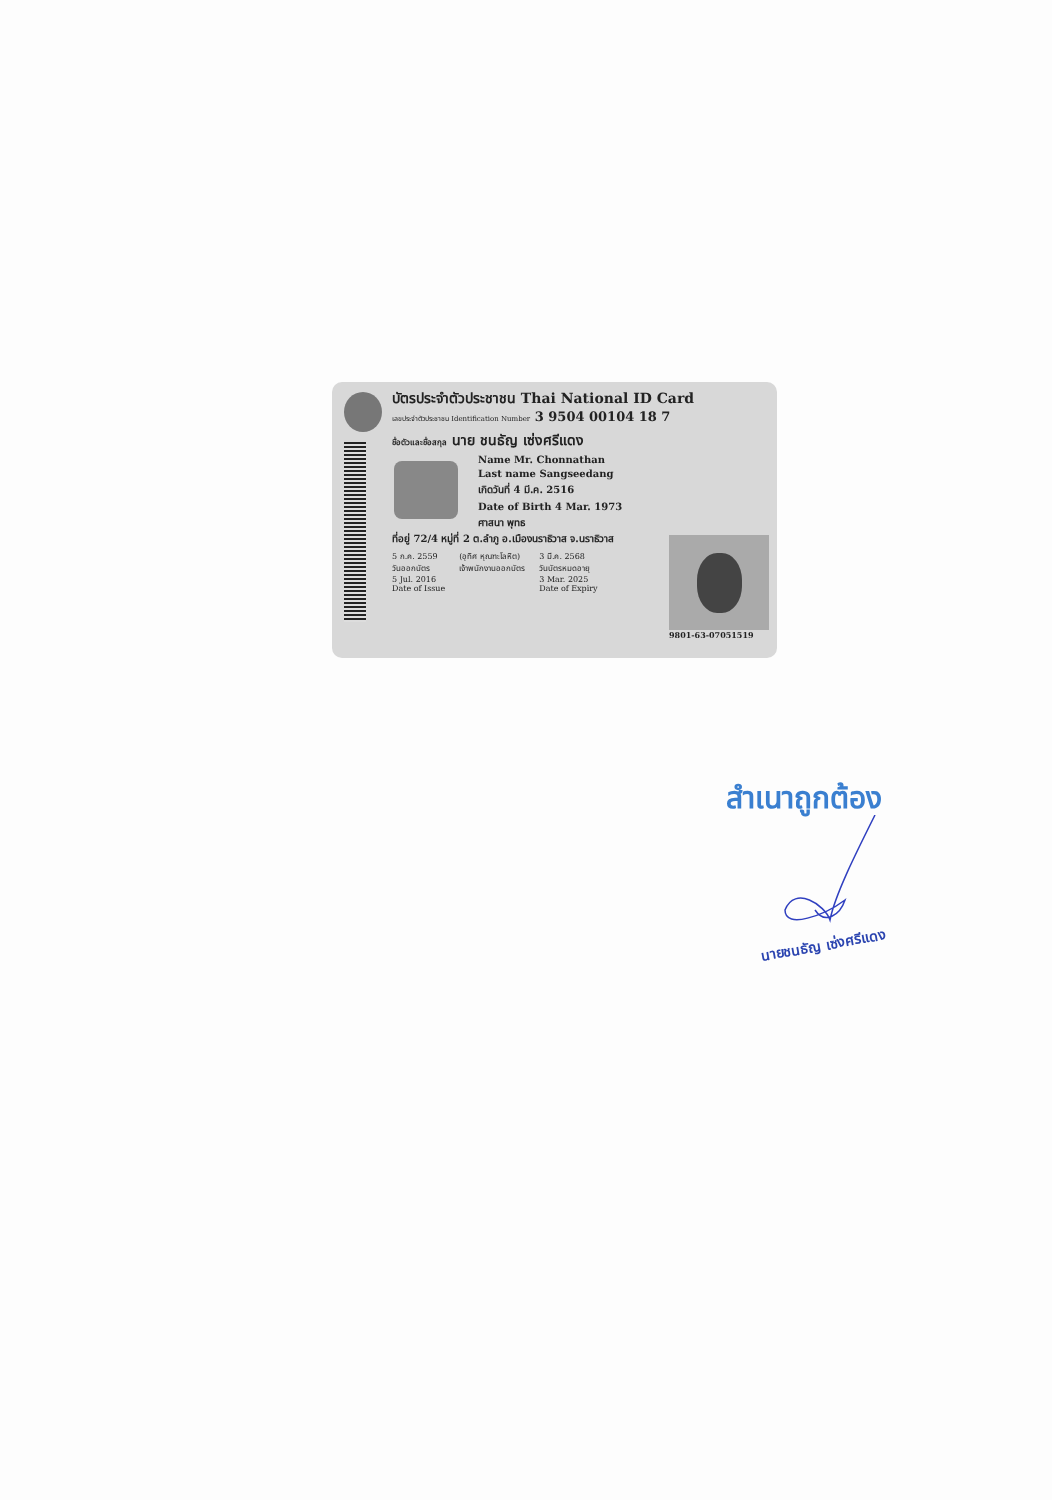บัตรประจำตัวประชาชน Thai National ID Card
เลขประจำตัวประชาชน Identification Number 3 9504 00104 18 7
ชื่อตัวและชื่อสกุล นาย ชนธัญ เซ่งศรีแดง
Name Mr. Chonnathan
Last name Sangseedang
เกิดวันที่ 4 มี.ค. 2516
Date of Birth 4 Mar. 1973
ศาสนา พุทธ
ที่อยู่ 72/4 หมู่ที่ 2 ต.ลำภู อ.เมืองนราธิวาส จ.นราธิวาส
5 ก.ค. 2559
วันออกบัตร
5 Jul. 2016
Date of Issue
(อุทิศ หุณฑะโลหิต)
เจ้าพนักงานออกบัตร
3 มี.ค. 2568
วันบัตรหมดอายุ
3 Mar. 2025
Date of Expiry
9801-63-07051519
สำเนาถูกต้อง
นายชนธัญ เซ่งศรีแดง